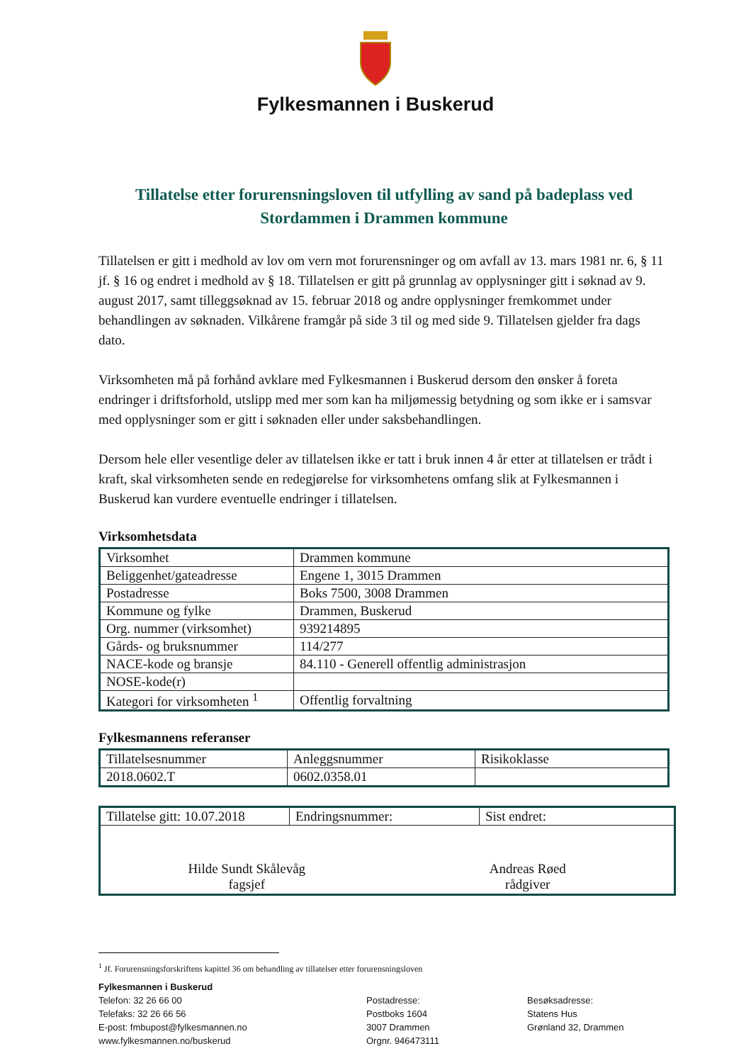Fylkesmannen i Buskerud
Tillatelse etter forurensningsloven til utfylling av sand på badeplass ved Stordammen i Drammen kommune
Tillatelsen er gitt i medhold av lov om vern mot forurensninger og om avfall av 13. mars 1981 nr. 6, § 11 jf. § 16 og endret i medhold av § 18. Tillatelsen er gitt på grunnlag av opplysninger gitt i søknad av 9. august 2017, samt tilleggsøknad av 15. februar 2018 og andre opplysninger fremkommet under behandlingen av søknaden. Vilkårene framgår på side 3 til og med side 9. Tillatelsen gjelder fra dags dato.
Virksomheten må på forhånd avklare med Fylkesmannen i Buskerud dersom den ønsker å foreta endringer i driftsforhold, utslipp med mer som kan ha miljømessig betydning og som ikke er i samsvar med opplysninger som er gitt i søknaden eller under saksbehandlingen.
Dersom hele eller vesentlige deler av tillatelsen ikke er tatt i bruk innen 4 år etter at tillatelsen er trådt i kraft, skal virksomheten sende en redegjørelse for virksomhetens omfang slik at Fylkesmannen i Buskerud kan vurdere eventuelle endringer i tillatelsen.
Virksomhetsdata
| Virksomhet | Drammen kommune |
| Beliggenhet/gateadresse | Engene 1, 3015 Drammen |
| Postadresse | Boks 7500, 3008 Drammen |
| Kommune og fylke | Drammen, Buskerud |
| Org. nummer (virksomhet) | 939214895 |
| Gårds- og bruksnummer | 114/277 |
| NACE-kode og bransje | 84.110 - Generell offentlig administrasjon |
| NOSE-kode(r) | |
| Kategori for virksomheten <sup>1</sup> | Offentlig forvaltning |
Fylkesmannens referanser
| Tillatelsesnummer | Anleggsnummer | Risikoklasse |
| 2018.0602.T | 0602.0358.01 | |
| Tillatelse gitt: 10.07.2018 | Endringsnummer: | Sist endret: |
| Hilde Sundt Skålevåg fagsjef Andreas Røed rådgiver | | |
<sup>1</sup> Jf. Forurensningsforskriftens kapittel 36 om behandling av tillatelser etter forurensningsloven
Fylkesmannen i Buskerud
Telefon: 32 26 66 00
Telefaks: 32 26 66 56
E-post: fmbupost@fylkesmannen.no
www.fylkesmannen.no/buskerud
Postadresse:
Postboks 1604
3007 Drammen
Orgnr. 946473111
Besøksadresse:
Statens Hus
Grønland 32, Drammen